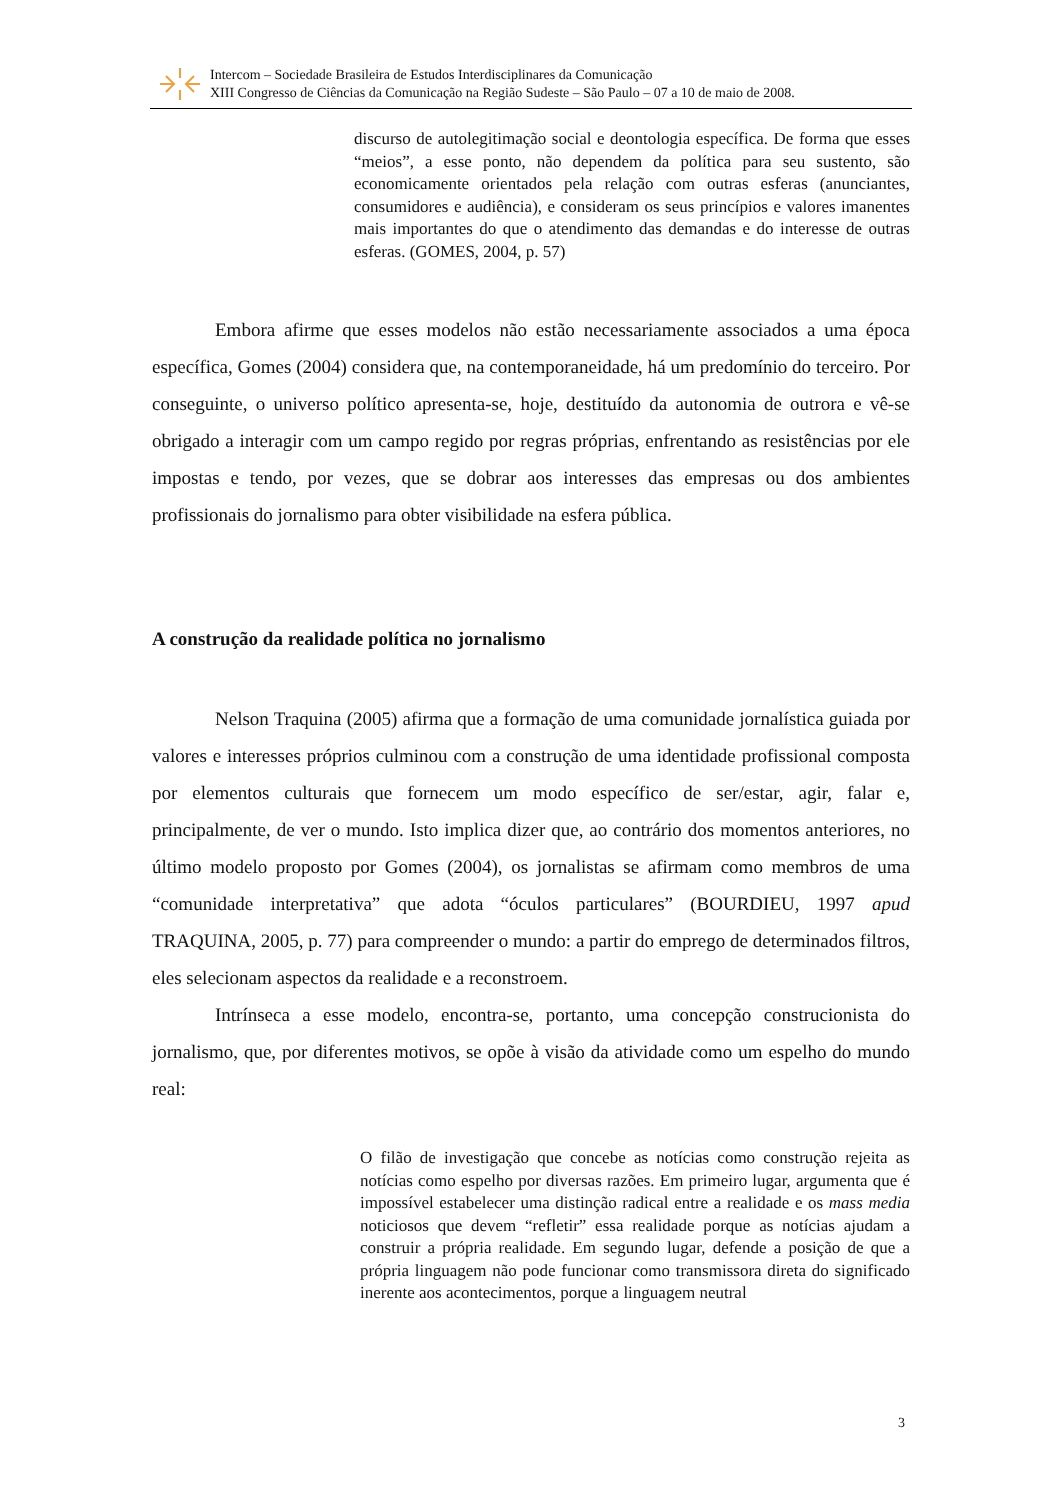Intercom – Sociedade Brasileira de Estudos Interdisciplinares da Comunicação
XIII Congresso de Ciências da Comunicação na Região Sudeste – São Paulo – 07 a 10 de maio de 2008.
discurso de autolegitimação social e deontologia específica. De forma que esses “meios”, a esse ponto, não dependem da política para seu sustento, são economicamente orientados pela relação com outras esferas (anunciantes, consumidores e audiência), e consideram os seus princípios e valores imanentes mais importantes do que o atendimento das demandas e do interesse de outras esferas. (GOMES, 2004, p. 57)
Embora afirme que esses modelos não estão necessariamente associados a uma época específica, Gomes (2004) considera que, na contemporaneidade, há um predomínio do terceiro. Por conseguinte, o universo político apresenta-se, hoje, destituído da autonomia de outrora e vê-se obrigado a interagir com um campo regido por regras próprias, enfrentando as resistências por ele impostas e tendo, por vezes, que se dobrar aos interesses das empresas ou dos ambientes profissionais do jornalismo para obter visibilidade na esfera pública.
A construção da realidade política no jornalismo
Nelson Traquina (2005) afirma que a formação de uma comunidade jornalística guiada por valores e interesses próprios culminou com a construção de uma identidade profissional composta por elementos culturais que fornecem um modo específico de ser/estar, agir, falar e, principalmente, de ver o mundo. Isto implica dizer que, ao contrário dos momentos anteriores, no último modelo proposto por Gomes (2004), os jornalistas se afirmam como membros de uma “comunidade interpretativa” que adota “óculos particulares” (BOURDIEU, 1997 apud TRAQUINA, 2005, p. 77) para compreender o mundo: a partir do emprego de determinados filtros, eles selecionam aspectos da realidade e a reconstroem.
Intrínseca a esse modelo, encontra-se, portanto, uma concepção construcionista do jornalismo, que, por diferentes motivos, se opõe à visão da atividade como um espelho do mundo real:
O filão de investigação que concebe as notícias como construção rejeita as notícias como espelho por diversas razões. Em primeiro lugar, argumenta que é impossível estabelecer uma distinção radical entre a realidade e os mass media noticiosos que devem “refletir” essa realidade porque as notícias ajudam a construir a própria realidade. Em segundo lugar, defende a posição de que a própria linguagem não pode funcionar como transmissora direta do significado inerente aos acontecimentos, porque a linguagem neutral
3